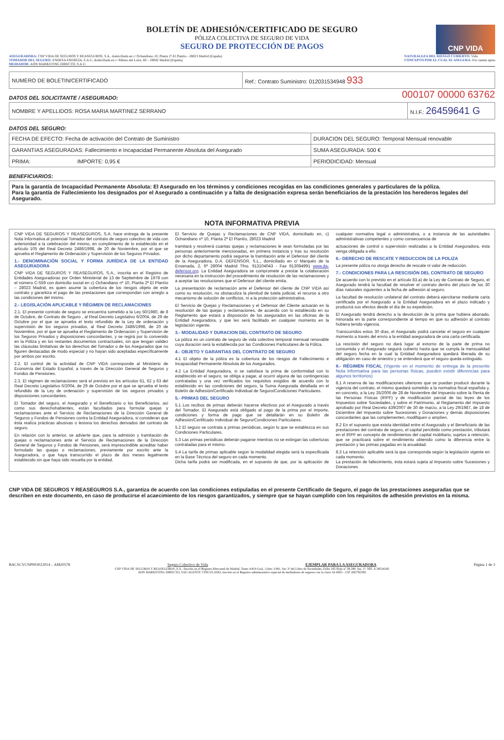BOLETÍN DE ADHESIÓN/CERTIFICADO DE SEGURO
PÓLIZA COLECTIVA DE SEGURO DE VIDA
SEGURO DE PROTECCIÓN DE PAGOS
CNP VIDA
ASEGURADORA: CNP VIDA DE SEGUROS Y REASEGUROS, S.A., domiciliada en c/ Ochandiano 10, Planta 2ª-El Plantío - 28023 Madrid (España)
TOMADOR DEL SEGURO: ENDESA ENERGÍA, S.A.U, domiciliada en c/ Ribera del Loira, 60 – 28042 Madrid (España)
MEDIADOR: AON MARKETING DIRECTO, S.A.U.
NATURALEZA DEL RIESGO CUBIERTO: Vida
CONCEPTO POR EL CUAL SE ASEGURA: Por cuenta ajena
| NUMERO DE BOLETIN/CERTIFICADO | Ref.: Contrato Suministro: 012031534948 933 |
DATOS DEL SOLICITANTE / ASEGURADO:
000107 00000 63762
| NOMBRE Y APELLIDOS: ROSA MARIA MARTINEZ SERRANO | N.I.F.: 26459641 G |
DATOS DEL SEGURO:
| FECHA DE EFECTO: Fecha de activación del Contrato de Suministro | | DURACION DEL SEGURO: Temporal Mensual renovable |
| GARANTIAS ASEGURADAS: Fallecimiento e Incapacidad Permanente Absoluta del Asegurado | | SUMA ASEGURADA: 500 € |
| PRIMA: IMPORTE: 0,95 € | PERIODICIDAD: Mensual | |
BENEFICIARIOS:
| Para la garantía de Incapacidad Permanente Absoluta: El Asegurado en los términos y condiciones recogidas en las condiciones generales y particulares de la póliza. Para la garantía de Fallecimiento los designados por el Asegurado a continuación y a falta de designación expresa serán beneficiarios de la prestación los herederos legales del Asegurado. |
NOTA INFORMATIVA PREVIA
CNP VIDA DE SEGUROS Y REASEGUROS, S.A. hace entrega de la presente Nota Informativa al potencial Tomador del contrato de seguro colectivo de vida con anterioridad a la celebración del mismo, en cumplimiento de lo establecido en el artículo 105 del Real Decreto 2486/1998, de 20 de Noviembre, por el que se aprueba el Reglamento de Ordenación y Supervisión de los Seguros Privados.
1.- DENOMINACIÓN SOCIAL Y FORMA JURÍDICA DE LA ENTIDAD ASEGURADORA
CNP VIDA DE SEGUROS Y REASEGUROS, S.A., inscrita en el Registro de Entidades Aseguradoras por Orden Ministerial de 13 de Septiembre de 1978 con el número C-559 con domicilio social en c) Ochandiano nº 10, Planta 2ª El Plantío – 28023 Madrid, es quien asume la cobertura de los riesgos objeto de este contrato y garantiza el pago de las prestaciones que correspondan con arreglo a las condiciones del mismo.
2.- LEGISLACIÓN APLICABLE Y RÉGIMEN DE RECLAMACIONES
2.1. El presente contrato de seguro se encuentra sometido a la Ley 50/1980, de 8 de Octubre, de Contrato de Seguro , al Real Decreto Legislativo 6/2004, de 29 de Octubre por el que se aprueba el texto refundido de la Ley de ordenación y supervisión de los seguros privados, al Real Decreto 2486/1998, de 20 de Noviembre, por el que se aprueba el Reglamento de Ordenación y Supervisión de los Seguros Privados y disposiciones concordantes, y se regirá por lo convenido en la Póliza y en los restantes documentos contractuales, sin que tengan validez las cláusulas limitativas de los derechos del Tomador o de los Asegurados que no figuren destacadas de modo especial y no hayan sido aceptadas específicamente por ambos por escrito.
2.2. El control de la actividad de CNP VIDA corresponde al Ministerio de Economía del Estado Español, a través de la Dirección General de Seguros y Fondos de Pensiones.
2.3. El régimen de reclamaciones será el previsto en los artículos 61, 62 y 63 del Real Decreto Legislativo 6/2004, de 29 de Octubre por el que se aprueba el texto refundido de la Ley de ordenación y supervisión de los seguros privados y disposiciones concordantes.
El Tomador del seguro, el Asegurado y el Beneficiario o los Beneficiarios, así como sus derechohabientes, están facultados para formular quejas y reclamaciones ante el Servicio de Reclamaciones de la Dirección General de Seguros y Fondos de Pensiones contra la Entidad Aseguradora, si consideran que ésta realiza prácticas abusivas o lesiona los derechos derivados del contrato de seguro.
En relación con lo anterior, se advierte que, para la admisión y tramitación de quejas o reclamaciones ante el Servicio de Reclamaciones de la Dirección General de Seguros y Fondos de Pensiones, será imprescindible acreditar haber formulado las quejas o reclamaciones, previamente por escrito ante la Aseguradora, o que haya transcurrido el plazo de dos meses legalmente establecido sin que haya sido resuelta por la entidad.
El Servicio de Quejas y Reclamaciones de CNP VIDA, domiciliado en, c) Ochandiano nº 10, Planta 2ª El Plantío, 28023 Madrid
tramitará y resolverá cuantas quejas y reclamaciones le sean formuladas por las personas anteriormente mencionadas, en primera instancia y tras su resolución por dicho departamento podrá seguirse la tramitación ante el Defensor del cliente de la Aseguradora, D.A. DEFENSOR, S.L., domiciliado en c/ Marqués de la Ensenada, 2, 6ª 28004 Madrid Tfno. 913104043 - Fax 913084991 www.da-defensor.org. La Entidad Aseguradora se compromete a prestar la colaboración necesaria en la instrucción del procedimiento de resolución de las reclamaciones y a aceptar las resoluciones que el Defensor del cliente emita.
La presentación de reclamación ante el Defensor del cliente de CNP VIDA así como su resolución, no obstaculiza la plenitud de tutela judicial, el recurso a otro mecanismo de solución de conflictos, ni a la protección administrativa.
El Servicio de Quejas y Reclamaciones y el Defensor del Cliente actuarán en la resolución de las quejas y reclamaciones, de acuerdo con lo establecido en su Reglamento que estará a disposición de los asegurados en las oficinas de la Entidad Aseguradora, y que les será facilitado en cualquier momento en la legislación vigente.
3.- MODALIDAD Y DURACION DEL CONTRATO DE SEGURO
La póliza es un contrato de seguro de vida colectivo temporal mensual renovable cuya duración será la establecida por las Condiciones Particulares de la Póliza.
4.- OBJETO Y GARANTIAS DEL CONTRATO DE SEGURO
4.1 El objeto de la póliza es la cobertura de los riesgos de Fallecimiento e Incapacidad Permanente Absoluta de los Asegurados.
4.2 La Entidad Aseguradora, si se satisface la prima de conformidad con lo establecido en el seguro, se obliga a pagar, al ocurrir alguna de las contingencias contratadas y una vez verificados los requisitos exigidos de acuerdo con lo establecido en las condiciones del seguro, la Suma Asegurada detallada en el Boletín de Adhesión/Certificado Individual de Seguro/Condiciones Particulares.
5.- PRIMAS DEL SEGURO
5.1 Los recibos de primas deberán hacerse efectivos por el Asegurado a través del Tomador. El Asegurado está obligado al pago de la prima por el importe, condiciones y forma de pago que se detallarán en su Boletín de Adhesión/Certificado Individual de Seguro/Condiciones Particulares.
5.2 El seguro se contrata a primas periódicas, según lo que se establezca en sus Condiciones Particulares.
5.3 Las primas periódicas deberán pagarse mientras no se extingan las coberturas contratadas para el mismo.
5.4 La tarifa de primas aplicable según la modalidad elegida será la especificada en la Base Técnica del seguro en cada momento.
Dicha tarifa podrá ser modificada, en el supuesto de que, por la aplicación de cualquier normativa legal o administrativa, o a instancia de las autoridades administrativas competentes y como consecuencia de
actuaciones de control o supervisión realizadas a la Entidad Aseguradora, ésta venga obligada a ello.
6.- DERECHO DE RESCATE Y REDUCCION DE LA POLIZA
La presente póliza no otorga derecho de rescate ni valor de reducción.
7.- CONDICIONES PARA LA RESCISIÓN DEL CONTRATO DE SEGURO
De acuerdo con lo previsto en el artículo 83.a) de la Ley de Contrato de Seguro, el Asegurado tendrá la facultad de resolver el contrato dentro del plazo de los 30 días naturales siguientes a la fecha de adhesión al seguro.
La facultad de resolución unilateral del contrato deberá ejercitarse mediante carta certificada por el Asegurado a la Entidad Aseguradora en el plazo indicado y producirá sus efectos desde el día de su expedición.
El Asegurado tendrá derecho a la devolución de la prima que hubiera abonado, minorada en la parte correspondiente al tiempo en que su adhesión al contrato hubiera tenido vigencia.
Transcurridos estos 30 días, el Asegurado podrá cancelar el seguro en cualquier momento a través del envío a la entidad aseguradora de una carta certificada.
La rescisión del seguro no dará lugar al extorno de la parte de prima no consumida y el Asegurado seguirá cubierto hasta que se cumpla la mensualidad del seguro fecha en la cual la Entidad Aseguradora quedará liberada de su obligación en caso de siniestro y se entenderá que el seguro queda extinguido.
8.- RÉGIMEN FISCAL (Vigente en el momento de entrega de la presente Nota Informativa para las personas físicas, pueden existir diferencias para algunos territorios)
8.1 A reserva de las modificaciones ulteriores que se puedan producir durante la vigencia del contrato, el mismo quedará sometido a la normativa fiscal española y, en concreto, a la Ley 35/2006 de 28 de Noviembre del Impuesto sobre la Renta de las Personas Físicas (IRPF) y de modificación parcial de las leyes de los Impuestos sobre Sociedades, y sobre el Patrimonio, al Reglamento del Impuesto aprobado por Real Decreto 439/2007 de 30 de marzo, a la Ley 29/1987, de 18 de Diciembre del Impuesto sobre Sucesiones y Donaciones y demás disposiciones concordantes que las complementen, modifiquen o amplíen.
8.2 En el supuesto que exista identidad entre el Asegurado y el Beneficiario de las prestaciones del contrato de seguro, el capital percibido como prestación, tributará en el IRPF en concepto de rendimientos del capital mobiliario, sujetos a retención, que se practicará sobre el rendimiento obtenido como la diferencia entre la prestación y las primas pagadas en la anualidad.
8.3 La retención aplicable será la que corresponda según la legislación vigente en cada momento.
La prestación de fallecimiento, ésta estará sujeta al Impuesto sobre Sucesiones y Donaciones
CNP VIDA DE SEGUROS Y REASEGUROS S.A., garantiza de acuerdo con las condiciones estipuladas en el presente Certificado de Seguro, el pago de las prestaciones aseguradas que se describen en este documento, en caso de producirse el acaecimiento de los riesgos garantizados, y siempre que se hayan cumplido con los requisitos de adhesión previstos en la misma.
BACSCVCNP003022014 – AM20578 Seguro Colectivo de Vida EJEMPLAR PARA LA ASEGURADORA Página 1 de 3
CNP VIDA DE SEGUROS Y REASEGUROS, S.A. -Inscrita en el Registro Mercantil de Madrid, Tomo 4.819 Gral., Libro 3.991. Sec.3ª del Libro de Sociedades, Folio 195 Hoja nº 38.280. Ins. 1ª- NIF. A 28534345
AON MARKETING DIRECTO, SAU AGENTE VINCULADO, inscrito en el Registro administrativo especial de mediadores de seguros con la clave AJ-0061 - CIF A82782582